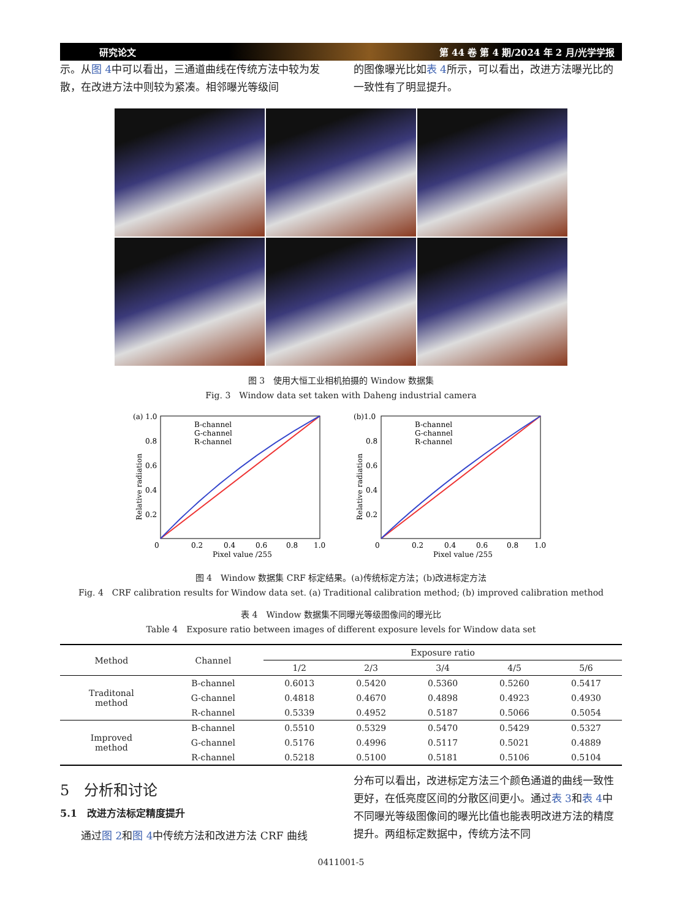研究论文 第 44 卷 第 4 期/2024 年 2 月/光学学报
示。从图 4中可以看出，三通道曲线在传统方法中较为发散，在改进方法中则较为紧凑。相邻曝光等级间
的图像曝光比如表 4所示，可以看出，改进方法曝光比的一致性有了明显提升。
图 3　使用大恒工业相机拍摄的 Window 数据集
Fig. 3　Window data set taken with Daheng industrial camera
(a) 1.0
B-channel
G-channel
R-channel
Relative radiation
0.8
0.6
0.4
0.2
0
0.2
0.4
0.6
0.8
1.0
Pixel value /255
(b)1.0
B-channel
G-channel
R-channel
Relative radiation
0.8
0.6
0.4
0.2
0
0.2
0.4
0.6
0.8
1.0
Pixel value /255
图 4　Window 数据集 CRF 标定结果。(a)传统标定方法；(b)改进标定方法
Fig. 4　CRF calibration results for Window data set. (a) Traditional calibration method; (b) improved calibration method
表 4　Window 数据集不同曝光等级图像间的曝光比
Table 4　Exposure ratio between images of different exposure levels for Window data set
| Method | Channel | Exposure ratio | | | | |
| --- | --- | --- | --- | --- | --- | --- |
| | | 1/2 | 2/3 | 3/4 | 4/5 | 5/6 |
| Traditonal method | B-channel | 0.6013 | 0.5420 | 0.5360 | 0.5260 | 0.5417 |
| | G-channel | 0.4818 | 0.4670 | 0.4898 | 0.4923 | 0.4930 |
| | R-channel | 0.5339 | 0.4952 | 0.5187 | 0.5066 | 0.5054 |
| Improved method | B-channel | 0.5510 | 0.5329 | 0.5470 | 0.5429 | 0.5327 |
| | G-channel | 0.5176 | 0.4996 | 0.5117 | 0.5021 | 0.4889 |
| | R-channel | 0.5218 | 0.5100 | 0.5181 | 0.5106 | 0.5104 |
5　分析和讨论
5.1　改进方法标定精度提升
　　通过图 2和图 4中传统方法和改进方法 CRF 曲线
分布可以看出，改进标定方法三个颜色通道的曲线一致性更好，在低亮度区间的分散区间更小。通过表 3和表 4中不同曝光等级图像间的曝光比值也能表明改进方法的精度提升。两组标定数据中，传统方法不同
0411001-5